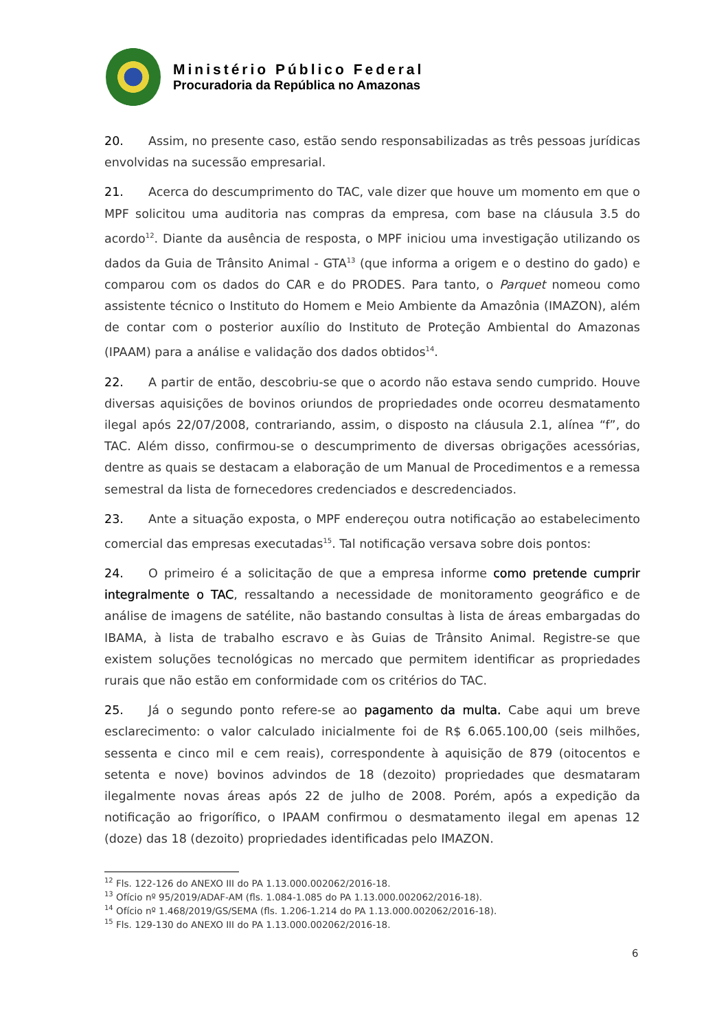Ministério Público Federal
Procuradoria da República no Amazonas
20. Assim, no presente caso, estão sendo responsabilizadas as três pessoas jurídicas envolvidas na sucessão empresarial.
21. Acerca do descumprimento do TAC, vale dizer que houve um momento em que o MPF solicitou uma auditoria nas compras da empresa, com base na cláusula 3.5 do acordo<sup>12</sup>. Diante da ausência de resposta, o MPF iniciou uma investigação utilizando os dados da Guia de Trânsito Animal - GTA<sup>13</sup> (que informa a origem e o destino do gado) e comparou com os dados do CAR e do PRODES. Para tanto, o Parquet nomeou como assistente técnico o Instituto do Homem e Meio Ambiente da Amazônia (IMAZON), além de contar com o posterior auxílio do Instituto de Proteção Ambiental do Amazonas (IPAAM) para a análise e validação dos dados obtidos<sup>14</sup>.
22. A partir de então, descobriu-se que o acordo não estava sendo cumprido. Houve diversas aquisições de bovinos oriundos de propriedades onde ocorreu desmatamento ilegal após 22/07/2008, contrariando, assim, o disposto na cláusula 2.1, alínea “f”, do TAC. Além disso, confirmou-se o descumprimento de diversas obrigações acessórias, dentre as quais se destacam a elaboração de um Manual de Procedimentos e a remessa semestral da lista de fornecedores credenciados e descredenciados.
23. Ante a situação exposta, o MPF endereçou outra notificação ao estabelecimento comercial das empresas executadas<sup>15</sup>. Tal notificação versava sobre dois pontos:
24. O primeiro é a solicitação de que a empresa informe como pretende cumprir integralmente o TAC, ressaltando a necessidade de monitoramento geográfico e de análise de imagens de satélite, não bastando consultas à lista de áreas embargadas do IBAMA, à lista de trabalho escravo e às Guias de Trânsito Animal. Registre-se que existem soluções tecnológicas no mercado que permitem identificar as propriedades rurais que não estão em conformidade com os critérios do TAC.
25. Já o segundo ponto refere-se ao pagamento da multa. Cabe aqui um breve esclarecimento: o valor calculado inicialmente foi de R$ 6.065.100,00 (seis milhões, sessenta e cinco mil e cem reais), correspondente à aquisição de 879 (oitocentos e setenta e nove) bovinos advindos de 18 (dezoito) propriedades que desmataram ilegalmente novas áreas após 22 de julho de 2008. Porém, após a expedição da notificação ao frigorífico, o IPAAM confirmou o desmatamento ilegal em apenas 12 (doze) das 18 (dezoito) propriedades identificadas pelo IMAZON.
<sup>12</sup> Fls. 122-126 do ANEXO III do PA 1.13.000.002062/2016-18.
<sup>13</sup> Ofício nº 95/2019/ADAF-AM (fls. 1.084-1.085 do PA 1.13.000.002062/2016-18).
<sup>14</sup> Ofício nº 1.468/2019/GS/SEMA (fls. 1.206-1.214 do PA 1.13.000.002062/2016-18).
<sup>15</sup> Fls. 129-130 do ANEXO III do PA 1.13.000.002062/2016-18.
6